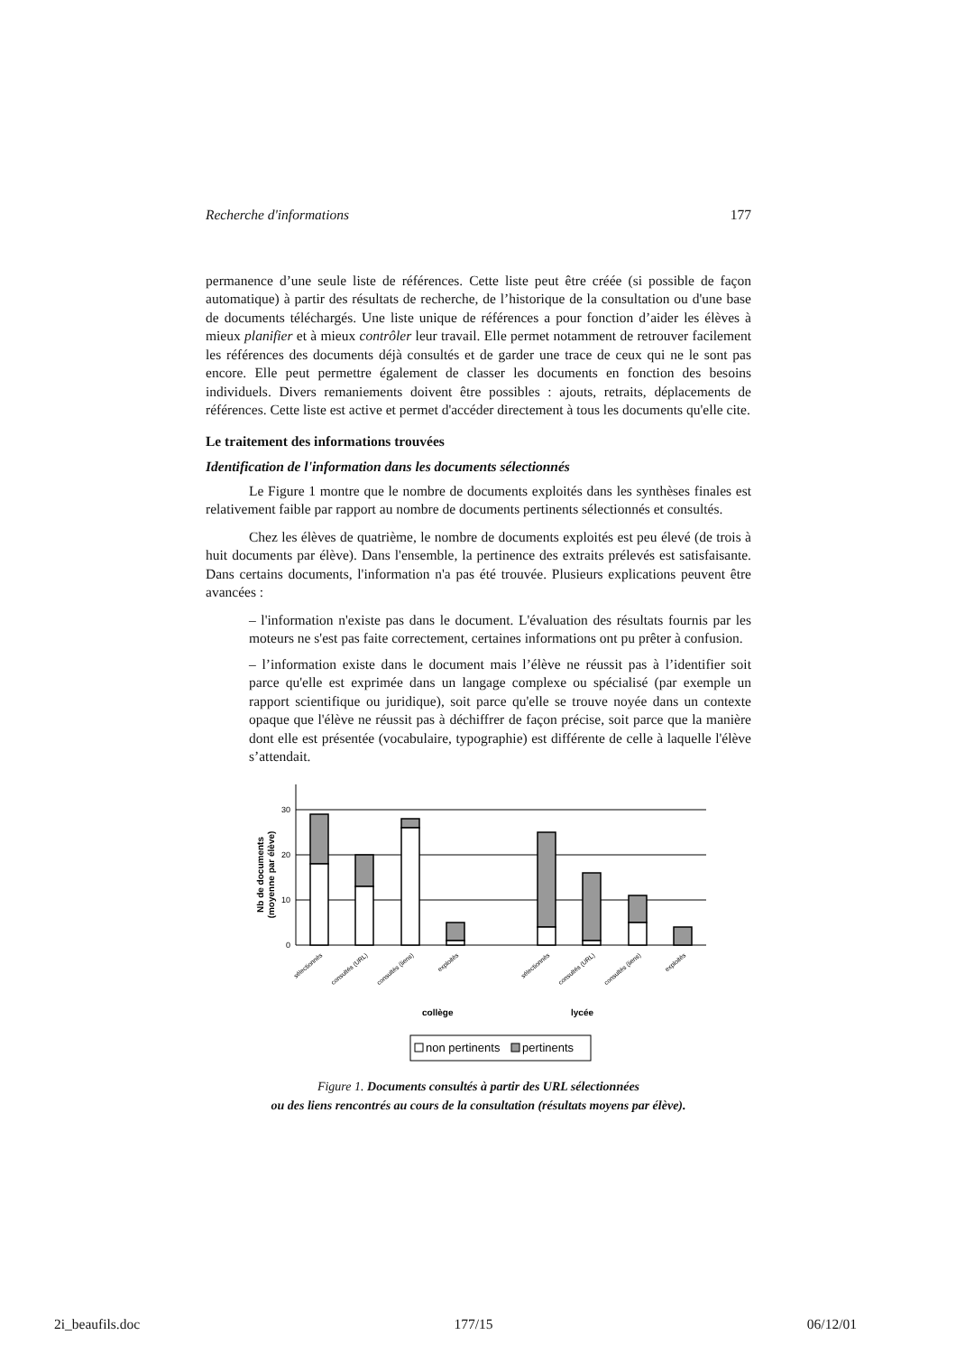Recherche d'informations 177
permanence d’une seule liste de références. Cette liste peut être créée (si possible de façon automatique) à partir des résultats de recherche, de l’historique de la consultation ou d'une base de documents téléchargés. Une liste unique de références a pour fonction d’aider les élèves à mieux planifier et à mieux contrôler leur travail. Elle permet notamment de retrouver facilement les références des documents déjà consultés et de garder une trace de ceux qui ne le sont pas encore. Elle peut permettre également de classer les documents en fonction des besoins individuels. Divers remaniements doivent être possibles : ajouts, retraits, déplacements de références. Cette liste est active et permet d'accéder directement à tous les documents qu'elle cite.
Le traitement des informations trouvées
Identification de l'information dans les documents sélectionnés
Le Figure 1 montre que le nombre de documents exploités dans les synthèses finales est relativement faible par rapport au nombre de documents pertinents sélectionnés et consultés.
Chez les élèves de quatrième, le nombre de documents exploités est peu élevé (de trois à huit documents par élève). Dans l'ensemble, la pertinence des extraits prélevés est satisfaisante. Dans certains documents, l'information n'a pas été trouvée. Plusieurs explications peuvent être avancées :
– l'information n'existe pas dans le document. L'évaluation des résultats fournis par les moteurs ne s'est pas faite correctement, certaines informations ont pu prêter à confusion.
– l’information existe dans le document mais l’élève ne réussit pas à l’identifier soit parce qu'elle est exprimée dans un langage complexe ou spécialisé (par exemple un rapport scientifique ou juridique), soit parce qu'elle se trouve noyée dans un contexte opaque que l'élève ne réussit pas à déchiffrer de façon précise, soit parce que la manière dont elle est présentée (vocabulaire, typographie) est différente de celle à laquelle l'élève s’attendait.
Nb de documents
(moyenne par élève)
30
20
10
0
sélectionnés
consultés (URL)
consultés (liens)
exploités
sélectionnés
consultés (URL)
consultés (liens)
exploités
collège
lycée
non pertinents
pertinents
Figure 1. Documents consultés à partir des URL sélectionnées
ou des liens rencontrés au cours de la consultation (résultats moyens par élève).
2i_beaufils.doc 177/15 06/12/01